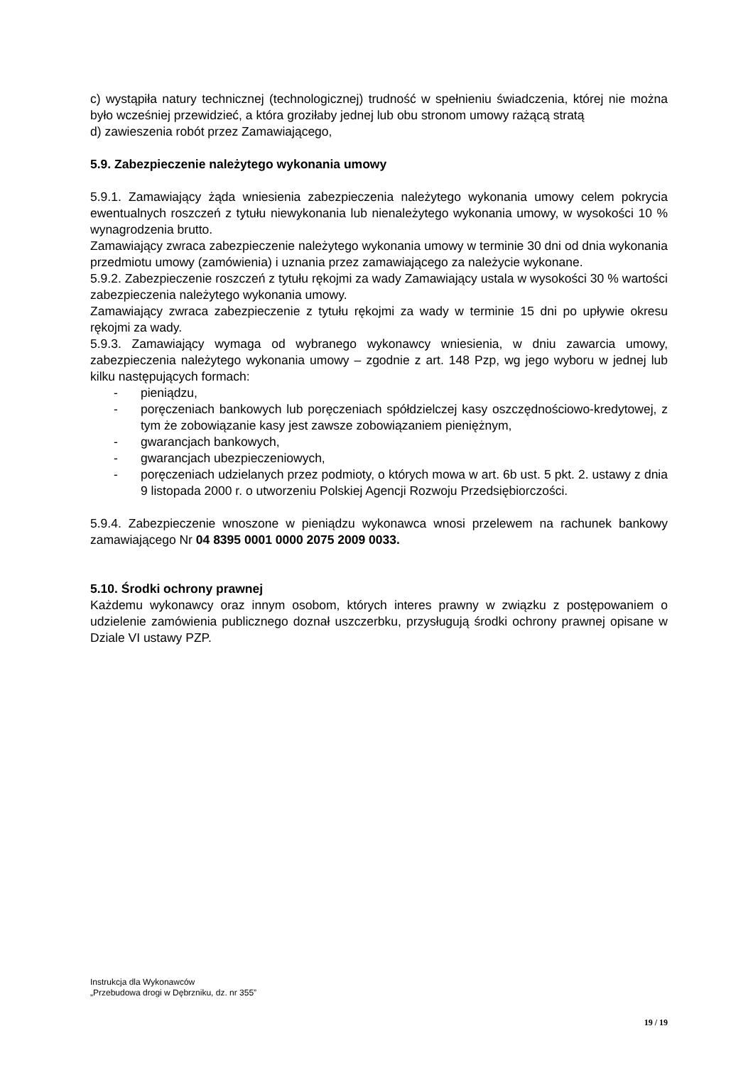c) wystąpiła natury technicznej (technologicznej) trudność w spełnieniu świadczenia, której nie można było wcześniej przewidzieć, a która groziłaby jednej lub obu stronom umowy rażącą stratą
d) zawieszenia robót przez Zamawiającego,
5.9. Zabezpieczenie należytego wykonania umowy
5.9.1. Zamawiający żąda wniesienia zabezpieczenia należytego wykonania umowy celem pokrycia ewentualnych roszczeń z tytułu niewykonania lub nienależytego wykonania umowy, w wysokości 10 % wynagrodzenia brutto.
Zamawiający zwraca zabezpieczenie należytego wykonania umowy w terminie 30 dni od dnia wykonania przedmiotu umowy (zamówienia) i uznania przez zamawiającego za należycie wykonane.
5.9.2. Zabezpieczenie roszczeń z tytułu rękojmi za wady Zamawiający ustala w wysokości 30 % wartości zabezpieczenia należytego wykonania umowy.
Zamawiający zwraca zabezpieczenie z tytułu rękojmi za wady w terminie 15 dni po upływie okresu rękojmi za wady.
5.9.3. Zamawiający wymaga od wybranego wykonawcy wniesienia, w dniu zawarcia umowy, zabezpieczenia należytego wykonania umowy – zgodnie z art. 148 Pzp, wg jego wyboru w jednej lub kilku następujących formach:
- pieniądzu,
- poręczeniach bankowych lub poręczeniach spółdzielczej kasy oszczędnościowo-kredytowej, z tym że zobowiązanie kasy jest zawsze zobowiązaniem pieniężnym,
- gwarancjach bankowych,
- gwarancjach ubezpieczeniowych,
- poręczeniach udzielanych przez podmioty, o których mowa w art. 6b ust. 5 pkt. 2. ustawy z dnia 9 listopada 2000 r. o utworzeniu Polskiej Agencji Rozwoju Przedsiębiorczości.
5.9.4. Zabezpieczenie wnoszone w pieniądzu wykonawca wnosi przelewem na rachunek bankowy zamawiającego Nr 04 8395 0001 0000 2075 2009 0033.
5.10. Środki ochrony prawnej
Każdemu wykonawcy oraz innym osobom, których interes prawny w związku z postępowaniem o udzielenie zamówienia publicznego doznał uszczerbku, przysługują środki ochrony prawnej opisane w Dziale VI ustawy PZP.
Instrukcja dla Wykonawców
„Przebudowa drogi w Dębrzniku, dz. nr 355”
19 / 19